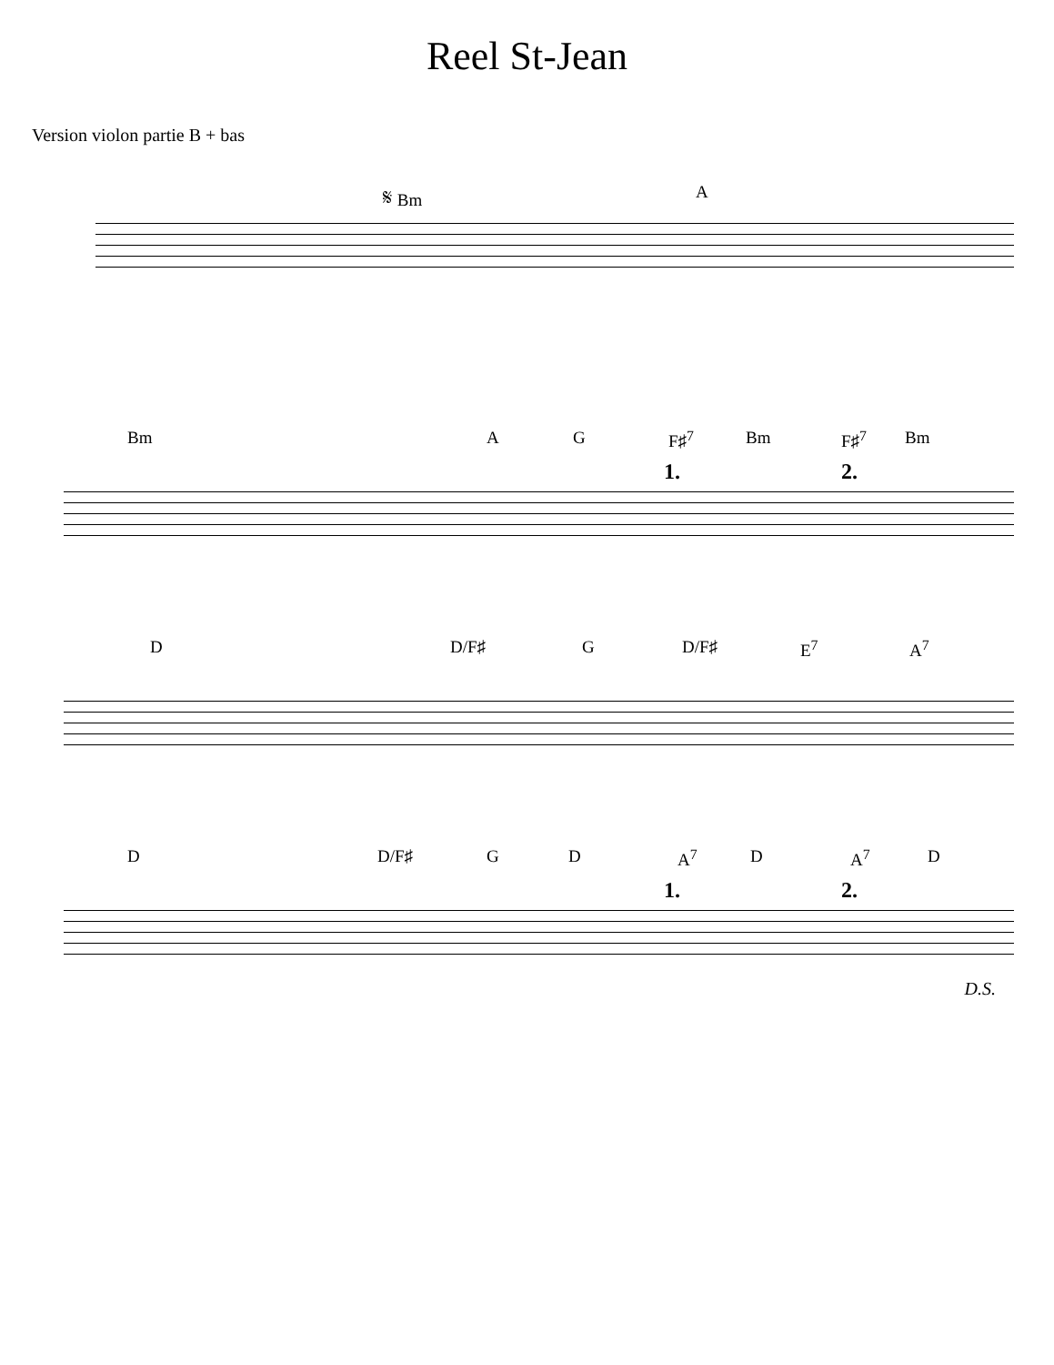Reel St-Jean
Version violon partie B + bas
𝄋 Bm A
Bm A G F♯<sup>7</sup> Bm F♯<sup>7</sup> Bm
1. 2.
D D/F♯ G D/F♯ E<sup>7</sup> A<sup>7</sup>
D D/F♯ G D A<sup>7</sup> D A<sup>7</sup> D
1. 2.
D.S.